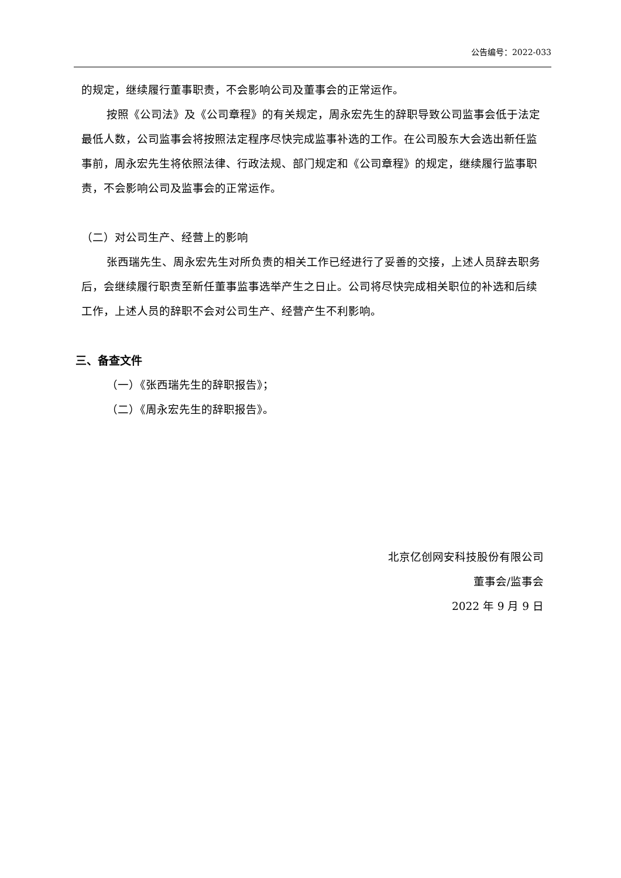公告编号：2022-033
的规定，继续履行董事职责，不会影响公司及董事会的正常运作。
按照《公司法》及《公司章程》的有关规定，周永宏先生的辞职导致公司监事会低于法定最低人数，公司监事会将按照法定程序尽快完成监事补选的工作。在公司股东大会选出新任监事前，周永宏先生将依照法律、行政法规、部门规定和《公司章程》的规定，继续履行监事职责，不会影响公司及监事会的正常运作。
（二）对公司生产、经营上的影响
张西瑞先生、周永宏先生对所负责的相关工作已经进行了妥善的交接，上述人员辞去职务后，会继续履行职责至新任董事监事选举产生之日止。公司将尽快完成相关职位的补选和后续工作，上述人员的辞职不会对公司生产、经营产生不利影响。
三、备查文件
（一）《张西瑞先生的辞职报告》；
（二）《周永宏先生的辞职报告》。
北京亿创网安科技股份有限公司
董事会/监事会
2022 年 9 月 9 日